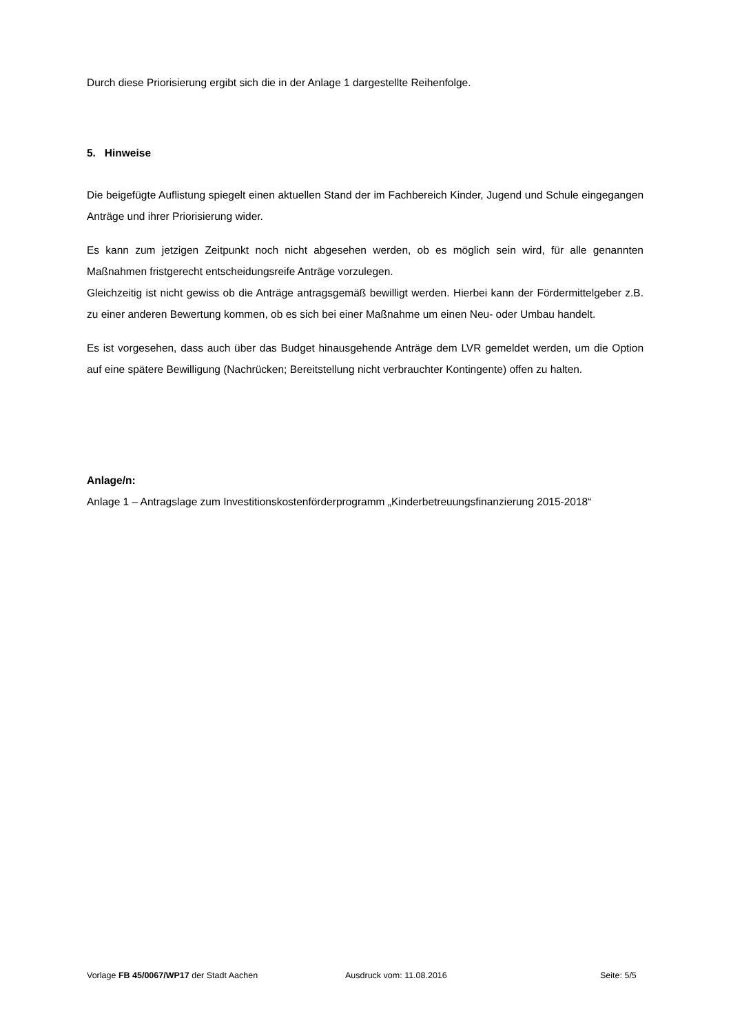Durch diese Priorisierung ergibt sich die in der Anlage 1 dargestellte Reihenfolge.
5. Hinweise
Die beigefügte Auflistung spiegelt einen aktuellen Stand der im Fachbereich Kinder, Jugend und Schule eingegangen Anträge und ihrer Priorisierung wider.
Es kann zum jetzigen Zeitpunkt noch nicht abgesehen werden, ob es möglich sein wird, für alle genannten Maßnahmen fristgerecht entscheidungsreife Anträge vorzulegen.
Gleichzeitig ist nicht gewiss ob die Anträge antragsgemäß bewilligt werden. Hierbei kann der Fördermittelgeber z.B. zu einer anderen Bewertung kommen, ob es sich bei einer Maßnahme um einen Neu- oder Umbau handelt.
Es ist vorgesehen, dass auch über das Budget hinausgehende Anträge dem LVR gemeldet werden, um die Option auf eine spätere Bewilligung (Nachrücken; Bereitstellung nicht verbrauchter Kontingente) offen zu halten.
Anlage/n:
Anlage 1 – Antragslage zum Investitionskostenförderprogramm „Kinderbetreuungsfinanzierung 2015-2018“
Vorlage FB 45/0067/WP17 der Stadt Aachen Ausdruck vom: 11.08.2016 Seite: 5/5